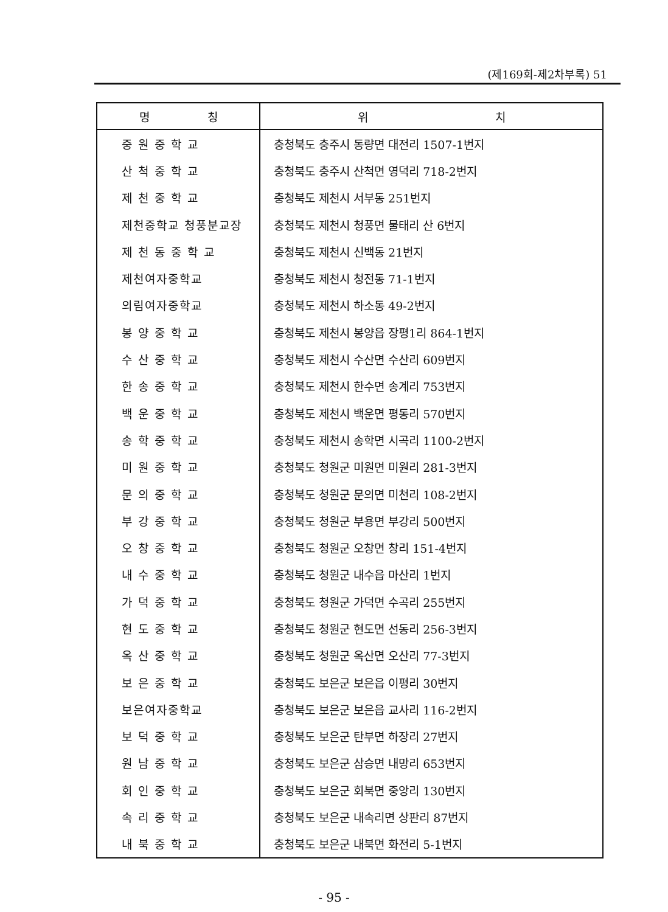(제169회-제2차부록) 51
| 명 칭 | 위 치 |
| --- | --- |
| 중 원 중 학 교 | 충청북도 충주시 동량면 대전리 1507-1번지 |
| 산 척 중 학 교 | 충청북도 충주시 산척면 영덕리 718-2번지 |
| 제 천 중 학 교 | 충청북도 제천시 서부동 251번지 |
| 제천중학교 청풍분교장 | 충청북도 제천시 청풍면 물태리 산 6번지 |
| 제 천 동 중 학 교 | 충청북도 제천시 신백동 21번지 |
| 제천여자중학교 | 충청북도 제천시 청전동 71-1번지 |
| 의림여자중학교 | 충청북도 제천시 하소동 49-2번지 |
| 봉 양 중 학 교 | 충청북도 제천시 봉양읍 장평1리 864-1번지 |
| 수 산 중 학 교 | 충청북도 제천시 수산면 수산리 609번지 |
| 한 송 중 학 교 | 충청북도 제천시 한수면 송계리 753번지 |
| 백 운 중 학 교 | 충청북도 제천시 백운면 평동리 570번지 |
| 송 학 중 학 교 | 충청북도 제천시 송학면 시곡리 1100-2번지 |
| 미 원 중 학 교 | 충청북도 청원군 미원면 미원리 281-3번지 |
| 문 의 중 학 교 | 충청북도 청원군 문의면 미천리 108-2번지 |
| 부 강 중 학 교 | 충청북도 청원군 부용면 부강리 500번지 |
| 오 창 중 학 교 | 충청북도 청원군 오창면 창리 151-4번지 |
| 내 수 중 학 교 | 충청북도 청원군 내수읍 마산리 1번지 |
| 가 덕 중 학 교 | 충청북도 청원군 가덕면 수곡리 255번지 |
| 현 도 중 학 교 | 충청북도 청원군 현도면 선동리 256-3번지 |
| 옥 산 중 학 교 | 충청북도 청원군 옥산면 오산리 77-3번지 |
| 보 은 중 학 교 | 충청북도 보은군 보은읍 이평리 30번지 |
| 보은여자중학교 | 충청북도 보은군 보은읍 교사리 116-2번지 |
| 보 덕 중 학 교 | 충청북도 보은군 탄부면 하장리 27번지 |
| 원 남 중 학 교 | 충청북도 보은군 삼승면 내망리 653번지 |
| 회 인 중 학 교 | 충청북도 보은군 회북면 중앙리 130번지 |
| 속 리 중 학 교 | 충청북도 보은군 내속리면 상판리 87번지 |
| 내 북 중 학 교 | 충청북도 보은군 내북면 화전리 5-1번지 |
- 95 -